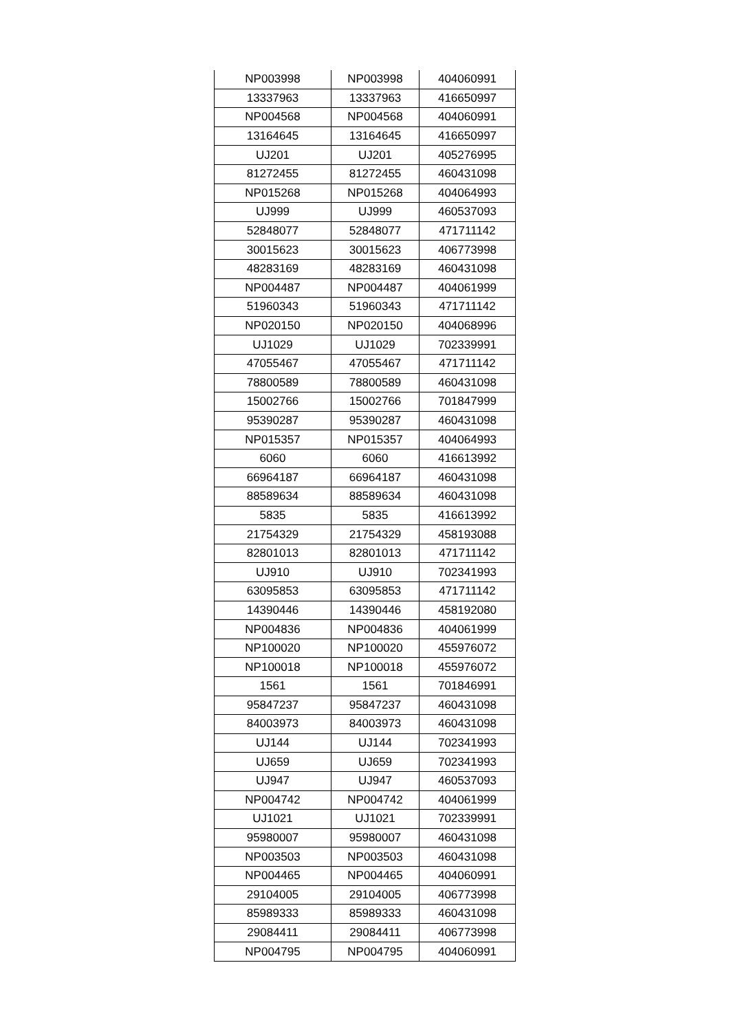| NP003998 | NP003998 | 404060991 |
| 13337963 | 13337963 | 416650997 |
| NP004568 | NP004568 | 404060991 |
| 13164645 | 13164645 | 416650997 |
| UJ201 | UJ201 | 405276995 |
| 81272455 | 81272455 | 460431098 |
| NP015268 | NP015268 | 404064993 |
| UJ999 | UJ999 | 460537093 |
| 52848077 | 52848077 | 471711142 |
| 30015623 | 30015623 | 406773998 |
| 48283169 | 48283169 | 460431098 |
| NP004487 | NP004487 | 404061999 |
| 51960343 | 51960343 | 471711142 |
| NP020150 | NP020150 | 404068996 |
| UJ1029 | UJ1029 | 702339991 |
| 47055467 | 47055467 | 471711142 |
| 78800589 | 78800589 | 460431098 |
| 15002766 | 15002766 | 701847999 |
| 95390287 | 95390287 | 460431098 |
| NP015357 | NP015357 | 404064993 |
| 6060 | 6060 | 416613992 |
| 66964187 | 66964187 | 460431098 |
| 88589634 | 88589634 | 460431098 |
| 5835 | 5835 | 416613992 |
| 21754329 | 21754329 | 458193088 |
| 82801013 | 82801013 | 471711142 |
| UJ910 | UJ910 | 702341993 |
| 63095853 | 63095853 | 471711142 |
| 14390446 | 14390446 | 458192080 |
| NP004836 | NP004836 | 404061999 |
| NP100020 | NP100020 | 455976072 |
| NP100018 | NP100018 | 455976072 |
| 1561 | 1561 | 701846991 |
| 95847237 | 95847237 | 460431098 |
| 84003973 | 84003973 | 460431098 |
| UJ144 | UJ144 | 702341993 |
| UJ659 | UJ659 | 702341993 |
| UJ947 | UJ947 | 460537093 |
| NP004742 | NP004742 | 404061999 |
| UJ1021 | UJ1021 | 702339991 |
| 95980007 | 95980007 | 460431098 |
| NP003503 | NP003503 | 460431098 |
| NP004465 | NP004465 | 404060991 |
| 29104005 | 29104005 | 406773998 |
| 85989333 | 85989333 | 460431098 |
| 29084411 | 29084411 | 406773998 |
| NP004795 | NP004795 | 404060991 |